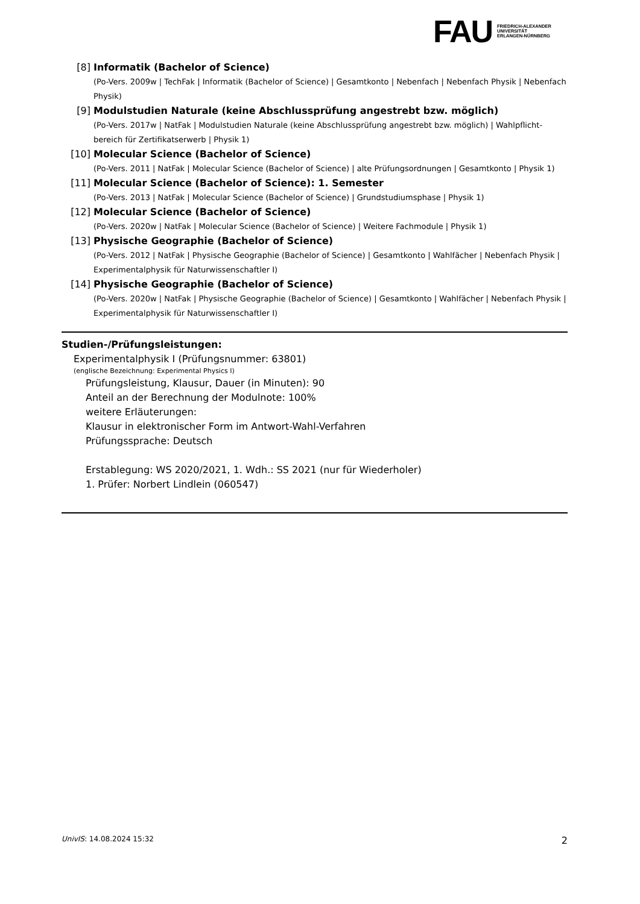FAU
FRIEDRICH-ALEXANDER
UNIVERSITÄT
ERLANGEN-NÜRNBERG
[8] Informatik (Bachelor of Science)
(Po-Vers. 2009w | TechFak | Informatik (Bachelor of Science) | Gesamtkonto | Nebenfach | Nebenfach Physik | Nebenfach Physik)
[9] Modulstudien Naturale (keine Abschlussprüfung angestrebt bzw. möglich)
(Po-Vers. 2017w | NatFak | Modulstudien Naturale (keine Abschlussprüfung angestrebt bzw. möglich) | Wahlpflicht-bereich für Zertifikatserwerb | Physik 1)
[10] Molecular Science (Bachelor of Science)
(Po-Vers. 2011 | NatFak | Molecular Science (Bachelor of Science) | alte Prüfungsordnungen | Gesamtkonto | Physik 1)
[11] Molecular Science (Bachelor of Science): 1. Semester
(Po-Vers. 2013 | NatFak | Molecular Science (Bachelor of Science) | Grundstudiumsphase | Physik 1)
[12] Molecular Science (Bachelor of Science)
(Po-Vers. 2020w | NatFak | Molecular Science (Bachelor of Science) | Weitere Fachmodule | Physik 1)
[13] Physische Geographie (Bachelor of Science)
(Po-Vers. 2012 | NatFak | Physische Geographie (Bachelor of Science) | Gesamtkonto | Wahlfächer | Nebenfach Physik | Experimentalphysik für Naturwissenschaftler I)
[14] Physische Geographie (Bachelor of Science)
(Po-Vers. 2020w | NatFak | Physische Geographie (Bachelor of Science) | Gesamtkonto | Wahlfächer | Nebenfach Physik | Experimentalphysik für Naturwissenschaftler I)
Studien-/Prüfungsleistungen:
Experimentalphysik I (Prüfungsnummer: 63801)
(englische Bezeichnung: Experimental Physics I)
Prüfungsleistung, Klausur, Dauer (in Minuten): 90
Anteil an der Berechnung der Modulnote: 100%
weitere Erläuterungen:
Klausur in elektronischer Form im Antwort-Wahl-Verfahren
Prüfungssprache: Deutsch
Erstablegung: WS 2020/2021, 1. Wdh.: SS 2021 (nur für Wiederholer)
1. Prüfer: Norbert Lindlein (060547)
UnivIS: 14.08.2024 15:32 2